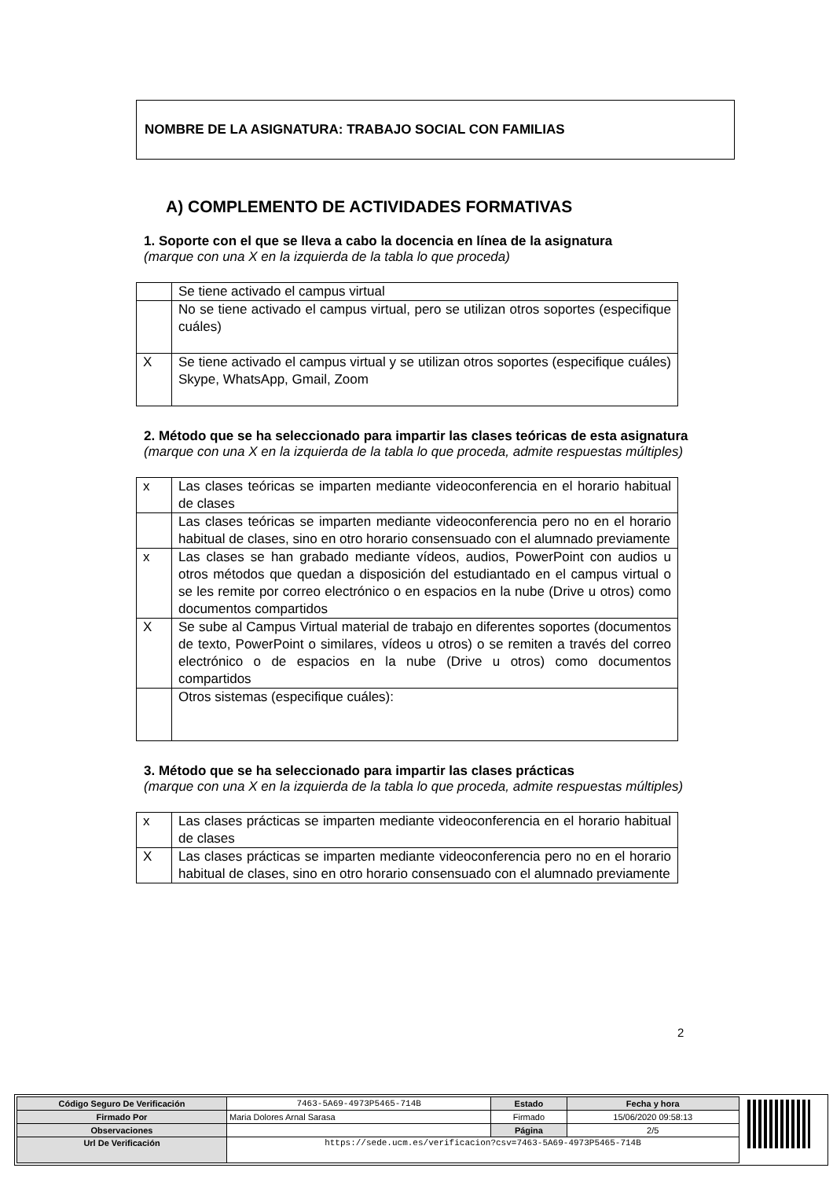NOMBRE DE LA ASIGNATURA: TRABAJO SOCIAL CON FAMILIAS
A) COMPLEMENTO DE ACTIVIDADES FORMATIVAS
1. Soporte con el que se lleva a cabo la docencia en línea de la asignatura
(marque con una X en la izquierda de la tabla lo que proceda)
| | Se tiene activado el campus virtual |
| | No se tiene activado el campus virtual, pero se utilizan otros soportes (especifique cuáles) |
| X | Se tiene activado el campus virtual y se utilizan otros soportes (especifique cuáles) Skype, WhatsApp, Gmail, Zoom |
2. Método que se ha seleccionado para impartir las clases teóricas de esta asignatura
(marque con una X en la izquierda de la tabla lo que proceda, admite respuestas múltiples)
| x | Las clases teóricas se imparten mediante videoconferencia en el horario habitual de clases |
| | Las clases teóricas se imparten mediante videoconferencia pero no en el horario habitual de clases, sino en otro horario consensuado con el alumnado previamente |
| x | Las clases se han grabado mediante vídeos, audios, PowerPoint con audios u otros métodos que quedan a disposición del estudiantado en el campus virtual o se les remite por correo electrónico o en espacios en la nube (Drive u otros) como documentos compartidos |
| X | Se sube al Campus Virtual material de trabajo en diferentes soportes (documentos de texto, PowerPoint o similares, vídeos u otros) o se remiten a través del correo electrónico o de espacios en la nube (Drive u otros) como documentos compartidos |
| | Otros sistemas (especifique cuáles): |
3. Método que se ha seleccionado para impartir las clases prácticas
(marque con una X en la izquierda de la tabla lo que proceda, admite respuestas múltiples)
| x | Las clases prácticas se imparten mediante videoconferencia en el horario habitual de clases |
| X | Las clases prácticas se imparten mediante videoconferencia pero no en el horario habitual de clases, sino en otro horario consensuado con el alumnado previamente |
2
| Código Seguro De Verificación | 7463-5A69-4973P5465-714B | Estado | Fecha y hora |
| Firmado Por | Maria Dolores Arnal Sarasa | Firmado | 15/06/2020 09:58:13 |
| Observaciones | | Página | 2/5 |
| Url De Verificación | https://sede.ucm.es/verificacion?csv=7463-5A69-4973P5465-714B | | |